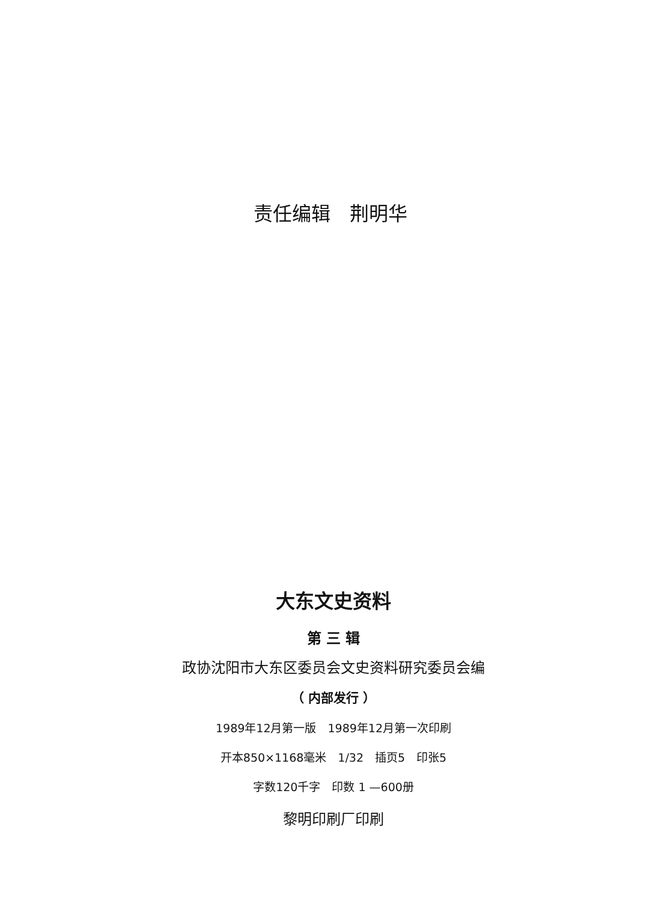责任编辑　荆明华
大东文史资料
第 三 辑
政协沈阳市大东区委员会文史资料研究委员会编
（ 内部发行 ）
1989年12月第一版　1989年12月第一次印刷
开本850×1168毫米　1/32　插页5　印张5
字数120千字　印数 1 —600册
黎明印刷厂印刷